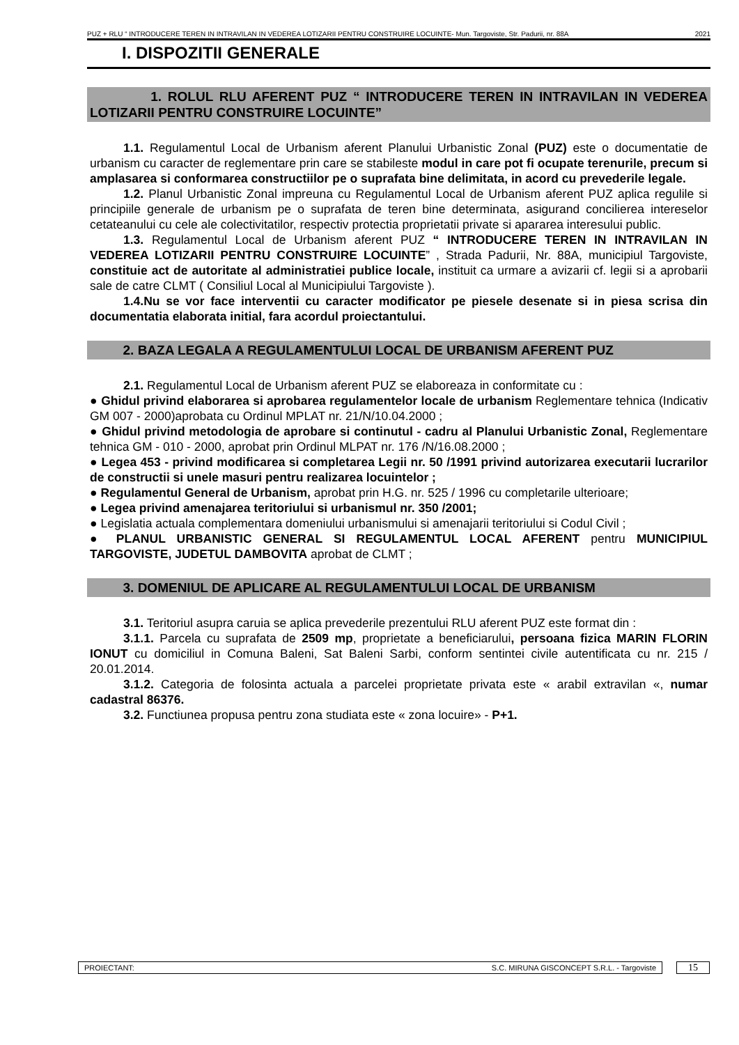PUZ + RLU “ INTRODUCERE TEREN IN INTRAVILAN IN VEDEREA LOTIZARII PENTRU CONSTRUIRE LOCUINTE- Mun. Targoviste, Str. Padurii, nr. 88A 2021
I. DISPOZITII GENERALE
1. ROLUL RLU AFERENT PUZ “ INTRODUCERE TEREN IN INTRAVILAN IN VEDEREA LOTIZARII PENTRU CONSTRUIRE LOCUINTE”
1.1. Regulamentul Local de Urbanism aferent Planului Urbanistic Zonal (PUZ) este o documentatie de urbanism cu caracter de reglementare prin care se stabileste modul in care pot fi ocupate terenurile, precum si amplasarea si conformarea constructiilor pe o suprafata bine delimitata, in acord cu prevederile legale.
1.2. Planul Urbanistic Zonal impreuna cu Regulamentul Local de Urbanism aferent PUZ aplica regulile si principiile generale de urbanism pe o suprafata de teren bine determinata, asigurand concilierea intereselor cetateanului cu cele ale colectivitatilor, respectiv protectia proprietatii private si apararea interesului public.
1.3. Regulamentul Local de Urbanism aferent PUZ “ INTRODUCERE TEREN IN INTRAVILAN IN VEDEREA LOTIZARII PENTRU CONSTRUIRE LOCUINTE” , Strada Padurii, Nr. 88A, municipiul Targoviste, constituie act de autoritate al administratiei publice locale, instituit ca urmare a avizarii cf. legii si a aprobarii sale de catre CLMT ( Consiliul Local al Municipiului Targoviste ).
1.4.Nu se vor face interventii cu caracter modificator pe piesele desenate si in piesa scrisa din documentatia elaborata initial, fara acordul proiectantului.
2. BAZA LEGALA A REGULAMENTULUI LOCAL DE URBANISM AFERENT PUZ
2.1. Regulamentul Local de Urbanism aferent PUZ se elaboreaza in conformitate cu :
● Ghidul privind elaborarea si aprobarea regulamentelor locale de urbanism Reglementare tehnica (Indicativ GM 007 - 2000)aprobata cu Ordinul MPLAT nr. 21/N/10.04.2000 ;
● Ghidul privind metodologia de aprobare si continutul - cadru al Planului Urbanistic Zonal, Reglementare tehnica GM - 010 - 2000, aprobat prin Ordinul MLPAT nr. 176 /N/16.08.2000 ;
● Legea 453 - privind modificarea si completarea Legii nr. 50 /1991 privind autorizarea executarii lucrarilor de constructii si unele masuri pentru realizarea locuintelor ;
● Regulamentul General de Urbanism, aprobat prin H.G. nr. 525 / 1996 cu completarile ulterioare;
● Legea privind amenajarea teritoriului si urbanismul nr. 350 /2001;
● Legislatia actuala complementara domeniului urbanismului si amenajarii teritoriului si Codul Civil ;
● PLANUL URBANISTIC GENERAL SI REGULAMENTUL LOCAL AFERENT pentru MUNICIPIUL TARGOVISTE, JUDETUL DAMBOVITA aprobat de CLMT ;
3. DOMENIUL DE APLICARE AL REGULAMENTULUI LOCAL DE URBANISM
3.1. Teritoriul asupra caruia se aplica prevederile prezentului RLU aferent PUZ este format din :
3.1.1. Parcela cu suprafata de 2509 mp, proprietate a beneficiarului, persoana fizica MARIN FLORIN IONUT cu domiciliul in Comuna Baleni, Sat Baleni Sarbi, conform sentintei civile autentificata cu nr. 215 / 20.01.2014.
3.1.2. Categoria de folosinta actuala a parcelei proprietate privata este « arabil extravilan «, numar cadastral 86376.
3.2. Functiunea propusa pentru zona studiata este « zona locuire» - P+1.
PROIECTANT: S.C. MIRUNA GISCONCEPT S.R.L. - Targoviste
15